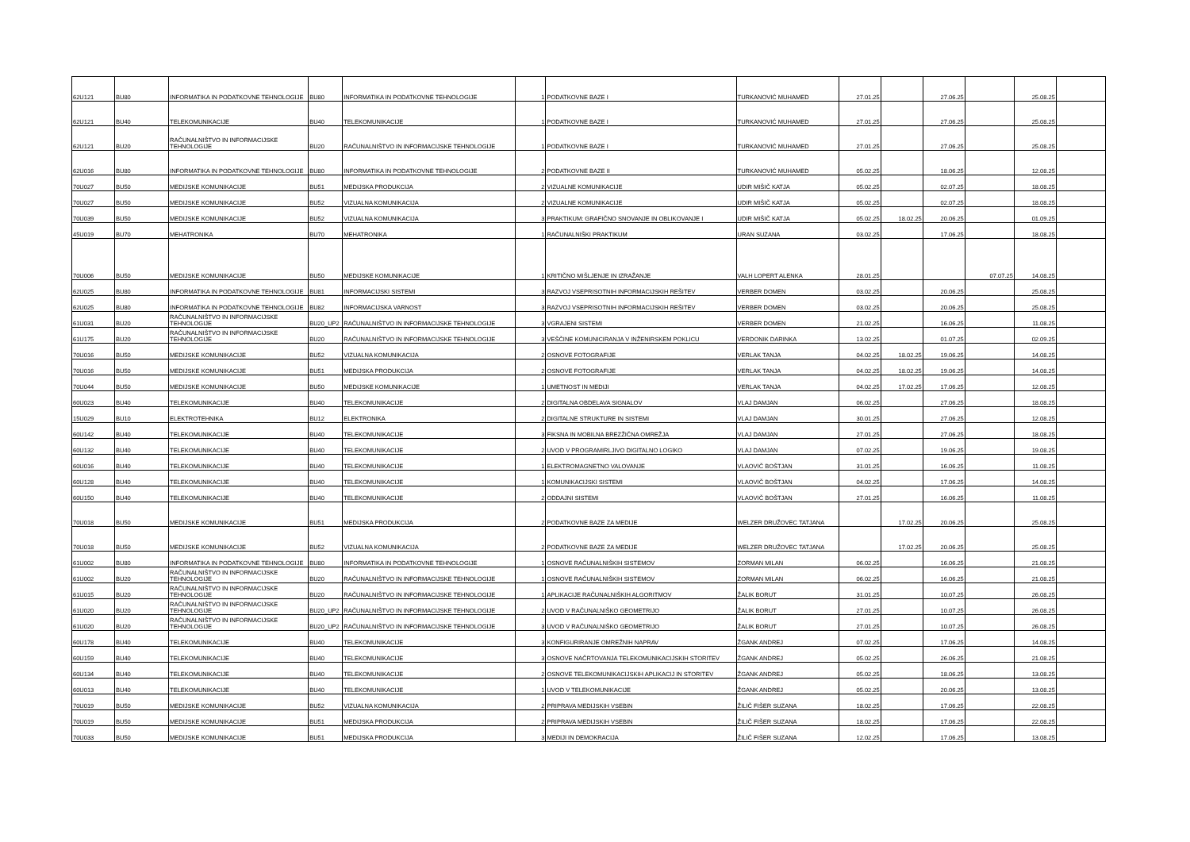| 62U121 | BU80 | INFORMATIKA IN PODATKOVNE TEHNOLOGIJE | BU80 | INFORMATIKA IN PODATKOVNE TEHNOLOGIJE | 1 | PODATKOVNE BAZE I | TURKANOVIĆ MUHAMED | 27.01.25 | | 27.06.25 | | 25.08.25 | |
| 62U121 | BU40 | TELEKOMUNIKACIJE | BU40 | TELEKOMUNIKACIJE | 1 | PODATKOVNE BAZE I | TURKANOVIĆ MUHAMED | 27.01.25 | | 27.06.25 | | 25.08.25 | |
| 62U121 | BU20 | RAČUNALNIŠTVO IN INFORMACIJSKE TEHNOLOGIJE | BU20 | RAČUNALNIŠTVO IN INFORMACIJSKE TEHNOLOGIJE | 1 | PODATKOVNE BAZE I | TURKANOVIĆ MUHAMED | 27.01.25 | | 27.06.25 | | 25.08.25 | |
| 62U016 | BU80 | INFORMATIKA IN PODATKOVNE TEHNOLOGIJE | BU80 | INFORMATIKA IN PODATKOVNE TEHNOLOGIJE | 2 | PODATKOVNE BAZE II | TURKANOVIĆ MUHAMED | 05.02.25 | | 18.06.25 | | 12.08.25 | |
| 70U027 | BU50 | MEDIJSKE KOMUNIKACIJE | BU51 | MEDIJSKA PRODUKCIJA | 2 | VIZUALNE KOMUNIKACIJE | UDIR MIŠIČ KATJA | 05.02.25 | | 02.07.25 | | 18.08.25 | |
| 70U027 | BU50 | MEDIJSKE KOMUNIKACIJE | BU52 | VIZUALNA KOMUNIKACIJA | 2 | VIZUALNE KOMUNIKACIJE | UDIR MIŠIČ KATJA | 05.02.25 | | 02.07.25 | | 18.08.25 | |
| 70U039 | BU50 | MEDIJSKE KOMUNIKACIJE | BU52 | VIZUALNA KOMUNIKACIJA | 3 | PRAKTIKUM: GRAFIČNO SNOVANJE IN OBLIKOVANJE I | UDIR MIŠIČ KATJA | 05.02.25 | 18.02.25 | 20.06.25 | | 01.09.25 | |
| 45U019 | BU70 | MEHATRONIKA | BU70 | MEHATRONIKA | 1 | RAČUNALNIŠKI PRAKTIKUM | URAN SUZANA | 03.02.25 | | 17.06.25 | | 18.08.25 | |
| 70U006 | BU50 | MEDIJSKE KOMUNIKACIJE | BU50 | MEDIJSKE KOMUNIKACIJE | 1 | KRITIČNO MIŠLJENJE IN IZRAŽANJE | VALH LOPERT ALENKA | 28.01.25 | | | 07.07.25 | 14.08.25 | |
| 62U025 | BU80 | INFORMATIKA IN PODATKOVNE TEHNOLOGIJE | BU81 | INFORMACIJSKI SISTEMI | 3 | RAZVOJ VSEPRISOTNIH INFORMACIJSKIH REŠITEV | VERBER DOMEN | 03.02.25 | | 20.06.25 | | 25.08.25 | |
| 62U025 | BU80 | INFORMATIKA IN PODATKOVNE TEHNOLOGIJE | BU82 | INFORMACIJSKA VARNOST | 3 | RAZVOJ VSEPRISOTNIH INFORMACIJSKIH REŠITEV | VERBER DOMEN | 03.02.25 | | 20.06.25 | | 25.08.25 | |
| 61U031 | BU20 | RAČUNALNIŠTVO IN INFORMACIJSKE TEHNOLOGIJE | BU20_UP2 | RAČUNALNIŠTVO IN INFORMACIJSKE TEHNOLOGIJE | 3 | VGRAJENI SISTEMI | VERBER DOMEN | 21.02.25 | | 16.06.25 | | 11.08.25 | |
| 61U175 | BU20 | RAČUNALNIŠTVO IN INFORMACIJSKE TEHNOLOGIJE | BU20 | RAČUNALNIŠTVO IN INFORMACIJSKE TEHNOLOGIJE | 3 | VEŠČINE KOMUNICIRANJA V INŽENIRSKEM POKLICU | VERDONIK DARINKA | 13.02.25 | | 01.07.25 | | 02.09.25 | |
| 70U016 | BU50 | MEDIJSKE KOMUNIKACIJE | BU52 | VIZUALNA KOMUNIKACIJA | 2 | OSNOVE FOTOGRAFIJE | VERLAK TANJA | 04.02.25 | 18.02.25 | 19.06.25 | | 14.08.25 | |
| 70U016 | BU50 | MEDIJSKE KOMUNIKACIJE | BU51 | MEDIJSKA PRODUKCIJA | 2 | OSNOVE FOTOGRAFIJE | VERLAK TANJA | 04.02.25 | 18.02.25 | 19.06.25 | | 14.08.25 | |
| 70U044 | BU50 | MEDIJSKE KOMUNIKACIJE | BU50 | MEDIJSKE KOMUNIKACIJE | 1 | UMETNOST IN MEDIJI | VERLAK TANJA | 04.02.25 | 17.02.25 | 17.06.25 | | 12.08.25 | |
| 60U023 | BU40 | TELEKOMUNIKACIJE | BU40 | TELEKOMUNIKACIJE | 2 | DIGITALNA OBDELAVA SIGNALOV | VLAJ DAMJAN | 06.02.25 | | 27.06.25 | | 18.08.25 | |
| 15U029 | BU10 | ELEKTROTEHNIKA | BU12 | ELEKTRONIKA | 2 | DIGITALNE STRUKTURE IN SISTEMI | VLAJ DAMJAN | 30.01.25 | | 27.06.25 | | 12.08.25 | |
| 60U142 | BU40 | TELEKOMUNIKACIJE | BU40 | TELEKOMUNIKACIJE | 3 | FIKSNA IN MOBILNA BREZŽIČNA OMREŽJA | VLAJ DAMJAN | 27.01.25 | | 27.06.25 | | 18.08.25 | |
| 60U132 | BU40 | TELEKOMUNIKACIJE | BU40 | TELEKOMUNIKACIJE | 2 | UVOD V PROGRAMIRLJIVO DIGITALNO LOGIKO | VLAJ DAMJAN | 07.02.25 | | 19.06.25 | | 19.08.25 | |
| 60U016 | BU40 | TELEKOMUNIKACIJE | BU40 | TELEKOMUNIKACIJE | 1 | ELEKTROMAGNETNO VALOVANJE | VLAOVIČ BOŠTJAN | 31.01.25 | | 16.06.25 | | 11.08.25 | |
| 60U128 | BU40 | TELEKOMUNIKACIJE | BU40 | TELEKOMUNIKACIJE | 1 | KOMUNIKACIJSKI SISTEMI | VLAOVIČ BOŠTJAN | 04.02.25 | | 17.06.25 | | 14.08.25 | |
| 60U150 | BU40 | TELEKOMUNIKACIJE | BU40 | TELEKOMUNIKACIJE | 2 | ODDAJNI SISTEMI | VLAOVIČ BOŠTJAN | 27.01.25 | | 16.06.25 | | 11.08.25 | |
| 70U018 | BU50 | MEDIJSKE KOMUNIKACIJE | BU51 | MEDIJSKA PRODUKCIJA | 2 | PODATKOVNE BAZE ZA MEDIJE | WELZER DRUŽOVEC TATJANA | | 17.02.25 | 20.06.25 | | 25.08.25 | |
| 70U018 | BU50 | MEDIJSKE KOMUNIKACIJE | BU52 | VIZUALNA KOMUNIKACIJA | 2 | PODATKOVNE BAZE ZA MEDIJE | WELZER DRUŽOVEC TATJANA | | 17.02.25 | 20.06.25 | | 25.08.25 | |
| 61U002 | BU80 | INFORMATIKA IN PODATKOVNE TEHNOLOGIJE | BU80 | INFORMATIKA IN PODATKOVNE TEHNOLOGIJE | 1 | OSNOVE RAČUNALNIŠKIH SISTEMOV | ZORMAN MILAN | 06.02.25 | | 16.06.25 | | 21.08.25 | |
| 61U002 | BU20 | RAČUNALNIŠTVO IN INFORMACIJSKE TEHNOLOGIJE | BU20 | RAČUNALNIŠTVO IN INFORMACIJSKE TEHNOLOGIJE | 1 | OSNOVE RAČUNALNIŠKIH SISTEMOV | ZORMAN MILAN | 06.02.25 | | 16.06.25 | | 21.08.25 | |
| 61U015 | BU20 | RAČUNALNIŠTVO IN INFORMACIJSKE TEHNOLOGIJE | BU20 | RAČUNALNIŠTVO IN INFORMACIJSKE TEHNOLOGIJE | 1 | APLIKACIJE RAČUNALNIŠKIH ALGORITMOV | ŽALIK BORUT | 31.01.25 | | 10.07.25 | | 26.08.25 | |
| 61U020 | BU20 | RAČUNALNIŠTVO IN INFORMACIJSKE TEHNOLOGIJE | BU20_UP2 | RAČUNALNIŠTVO IN INFORMACIJSKE TEHNOLOGIJE | 2 | UVOD V RAČUNALNIŠKO GEOMETRIJO | ŽALIK BORUT | 27.01.25 | | 10.07.25 | | 26.08.25 | |
| 61U020 | BU20 | RAČUNALNIŠTVO IN INFORMACIJSKE TEHNOLOGIJE | BU20_UP2 | RAČUNALNIŠTVO IN INFORMACIJSKE TEHNOLOGIJE | 3 | UVOD V RAČUNALNIŠKO GEOMETRIJO | ŽALIK BORUT | 27.01.25 | | 10.07.25 | | 26.08.25 | |
| 60U178 | BU40 | TELEKOMUNIKACIJE | BU40 | TELEKOMUNIKACIJE | 3 | KONFIGURIRANJE OMREŽNIH NAPRAV | ŽGANK ANDREJ | 07.02.25 | | 17.06.25 | | 14.08.25 | |
| 60U159 | BU40 | TELEKOMUNIKACIJE | BU40 | TELEKOMUNIKACIJE | 3 | OSNOVE NAČRTOVANJA TELEKOMUNIKACIJSKIH STORITEV | ŽGANK ANDREJ | 05.02.25 | | 26.06.25 | | 21.08.25 | |
| 60U134 | BU40 | TELEKOMUNIKACIJE | BU40 | TELEKOMUNIKACIJE | 2 | OSNOVE TELEKOMUNIKACIJSKIH APLIKACIJ IN STORITEV | ŽGANK ANDREJ | 05.02.25 | | 18.06.25 | | 13.08.25 | |
| 60U013 | BU40 | TELEKOMUNIKACIJE | BU40 | TELEKOMUNIKACIJE | 1 | UVOD V TELEKOMUNIKACIJE | ŽGANK ANDREJ | 05.02.25 | | 20.06.25 | | 13.08.25 | |
| 70U019 | BU50 | MEDIJSKE KOMUNIKACIJE | BU52 | VIZUALNA KOMUNIKACIJA | 2 | PRIPRAVA MEDIJSKIH VSEBIN | ŽILIČ FIŠER SUZANA | 18.02.25 | | 17.06.25 | | 22.08.25 | |
| 70U019 | BU50 | MEDIJSKE KOMUNIKACIJE | BU51 | MEDIJSKA PRODUKCIJA | 2 | PRIPRAVA MEDIJSKIH VSEBIN | ŽILIČ FIŠER SUZANA | 18.02.25 | | 17.06.25 | | 22.08.25 | |
| 70U033 | BU50 | MEDIJSKE KOMUNIKACIJE | BU51 | MEDIJSKA PRODUKCIJA | 3 | MEDIJI IN DEMOKRACIJA | ŽILIČ FIŠER SUZANA | 12.02.25 | | 17.06.25 | | 13.08.25 | |